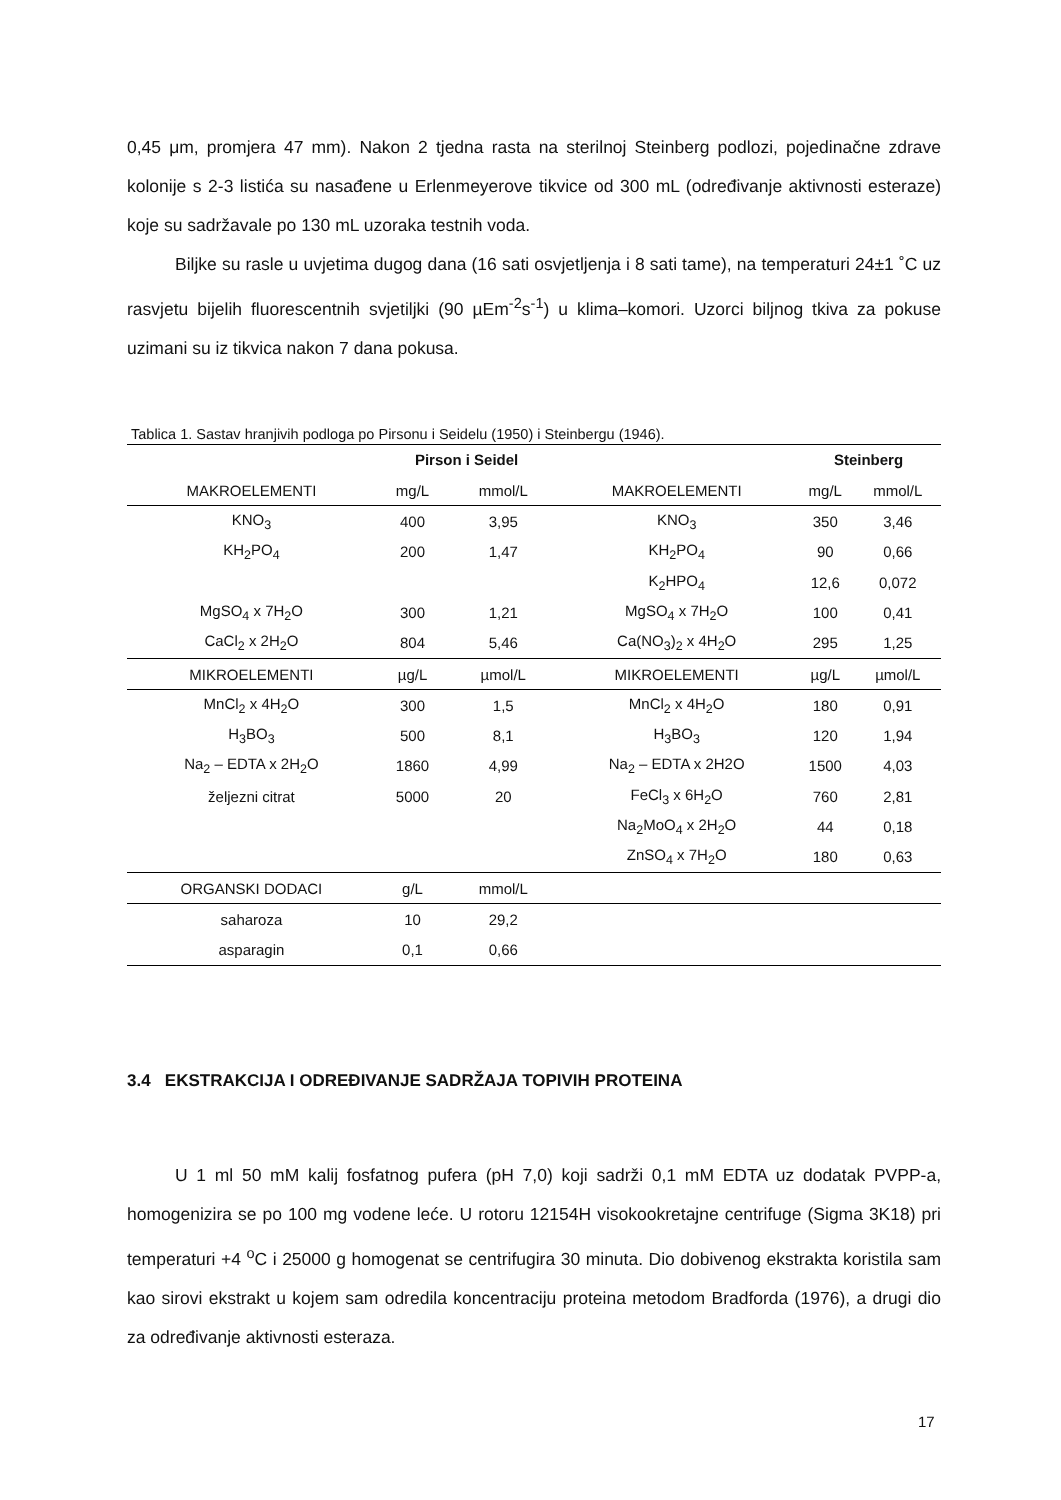0,45 μm, promjera 47 mm). Nakon 2 tjedna rasta na sterilnoj Steinberg podlozi, pojedinačne zdrave kolonije s 2-3 listića su nasađene u Erlenmeyerove tikvice od 300 mL (određivanje aktivnosti esteraze) koje su sadržavale po 130 mL uzoraka testnih voda.
Biljke su rasle u uvjetima dugog dana (16 sati osvjetljenja i 8 sati tame), na temperaturi 24±1 ˚C uz rasvjetu bijelih fluorescentnih svjetiljki (90 µEm<sup>-2</sup>s<sup>-1</sup>) u klima–komori. Uzorci biljnog tkiva za pokuse uzimani su iz tikvica nakon 7 dana pokusa.
Tablica 1. Sastav hranjivih podloga po Pirsonu i Seidelu (1950) i Steinbergu (1946).
| | Pirson i Seidel | | | Steinberg | |
| --- | --- | --- | --- | --- | --- |
| MAKROELEMENTI | mg/L | mmol/L | MAKROELEMENTI | mg/L | mmol/L |
| KNO<sub>3</sub> | 400 | 3,95 | KNO<sub>3</sub> | 350 | 3,46 |
| KH<sub>2</sub>PO<sub>4</sub> | 200 | 1,47 | KH<sub>2</sub>PO<sub>4</sub> | 90 | 0,66 |
| | | | K<sub>2</sub>HPO<sub>4</sub> | 12,6 | 0,072 |
| MgSO<sub>4</sub> x 7H<sub>2</sub>O | 300 | 1,21 | MgSO<sub>4</sub> x 7H<sub>2</sub>O | 100 | 0,41 |
| CaCl<sub>2</sub> x 2H<sub>2</sub>O | 804 | 5,46 | Ca(NO<sub>3</sub>)<sub>2</sub> x 4H<sub>2</sub>O | 295 | 1,25 |
| MIKROELEMENTI | µg/L | µmol/L | MIKROELEMENTI | µg/L | µmol/L |
| MnCl<sub>2</sub> x 4H<sub>2</sub>O | 300 | 1,5 | MnCl<sub>2</sub> x 4H<sub>2</sub>O | 180 | 0,91 |
| H<sub>3</sub>BO<sub>3</sub> | 500 | 8,1 | H<sub>3</sub>BO<sub>3</sub> | 120 | 1,94 |
| Na<sub>2</sub> – EDTA x 2H<sub>2</sub>O | 1860 | 4,99 | Na<sub>2</sub> – EDTA x 2H2O | 1500 | 4,03 |
| željezni citrat | 5000 | 20 | FeCl<sub>3</sub> x 6H<sub>2</sub>O | 760 | 2,81 |
| | | | Na<sub>2</sub>MoO<sub>4</sub> x 2H<sub>2</sub>O | 44 | 0,18 |
| | | | ZnSO<sub>4</sub> x 7H<sub>2</sub>O | 180 | 0,63 |
| ORGANSKI DODACI | g/L | mmol/L | | | |
| saharoza | 10 | 29,2 | | | |
| asparagin | 0,1 | 0,66 | | | |
3.4 EKSTRAKCIJA I ODREĐIVANJE SADRŽAJA TOPIVIH PROTEINA
U 1 ml 50 mM kalij fosfatnog pufera (pH 7,0) koji sadrži 0,1 mM EDTA uz dodatak PVPP-a, homogenizira se po 100 mg vodene leće. U rotoru 12154H visokookretajne centrifuge (Sigma 3K18) pri temperaturi +4 <sup>o</sup>C i 25000 g homogenat se centrifugira 30 minuta. Dio dobivenog ekstrakta koristila sam kao sirovi ekstrakt u kojem sam odredila koncentraciju proteina metodom Bradforda (1976), a drugi dio za određivanje aktivnosti esteraza.
17